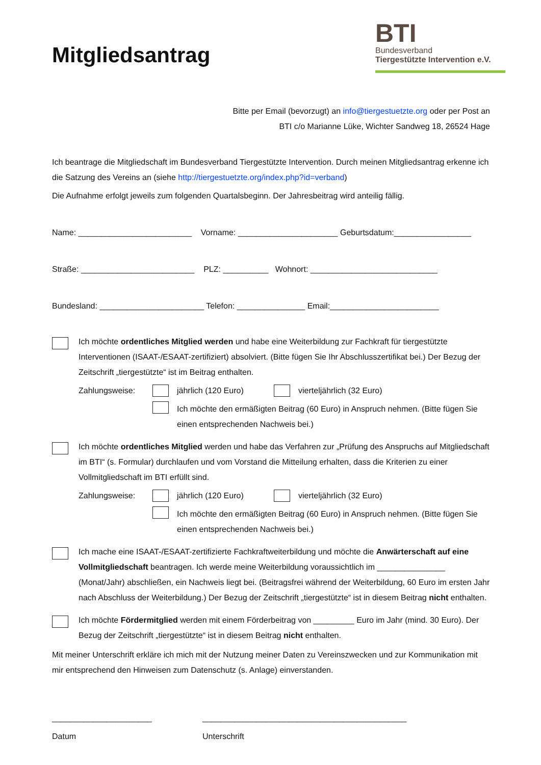Mitgliedsantrag
BTI
Bundesverband
Tiergestützte Intervention e.V.
Bitte per Email (bevorzugt) an info@tiergestuetzte.org oder per Post an
BTI c/o Marianne Lüke, Wichter Sandweg 18, 26524 Hage
Ich beantrage die Mitgliedschaft im Bundesverband Tiergestützte Intervention. Durch meinen Mitgliedsantrag erkenne ich die Satzung des Vereins an (siehe http://tiergestuetzte.org/index.php?id=verband)
Die Aufnahme erfolgt jeweils zum folgenden Quartalsbeginn. Der Jahresbeitrag wird anteilig fällig.
Name: _________________________ Vorname: ______________________ Geburtsdatum:_________________
Straße: _________________________ PLZ: __________ Wohnort: ____________________________
Bundesland: _______________________ Telefon: _______________ Email:________________________
Ich möchte ordentliches Mitglied werden und habe eine Weiterbildung zur Fachkraft für tiergestützte Interventionen (ISAAT-/ESAAT-zertifiziert) absolviert. (Bitte fügen Sie Ihr Abschlusszertifikat bei.) Der Bezug der Zeitschrift „tiergestützte“ ist im Beitrag enthalten.
Zahlungsweise: jährlich (120 Euro) vierteljährlich (32 Euro)
Ich möchte den ermäßigten Beitrag (60 Euro) in Anspruch nehmen. (Bitte fügen Sie einen entsprechenden Nachweis bei.)
Ich möchte ordentliches Mitglied werden und habe das Verfahren zur „Prüfung des Anspruchs auf Mitgliedschaft im BTI“ (s. Formular) durchlaufen und vom Vorstand die Mitteilung erhalten, dass die Kriterien zu einer Vollmitgliedschaft im BTI erfüllt sind.
Zahlungsweise: jährlich (120 Euro) vierteljährlich (32 Euro)
Ich möchte den ermäßigten Beitrag (60 Euro) in Anspruch nehmen. (Bitte fügen Sie einen entsprechenden Nachweis bei.)
Ich mache eine ISAAT-/ESAAT-zertifizierte Fachkraftweiterbildung und möchte die Anwärterschaft auf eine Vollmitgliedschaft beantragen. Ich werde meine Weiterbildung voraussichtlich im _______________ (Monat/Jahr) abschließen, ein Nachweis liegt bei. (Beitragsfrei während der Weiterbildung, 60 Euro im ersten Jahr nach Abschluss der Weiterbildung.) Der Bezug der Zeitschrift „tiergestützte“ ist in diesem Beitrag nicht enthalten.
Ich möchte Fördermitglied werden mit einem Förderbeitrag von _________ Euro im Jahr (mind. 30 Euro). Der Bezug der Zeitschrift „tiergestützte“ ist in diesem Beitrag nicht enthalten.
Mit meiner Unterschrift erkläre ich mich mit der Nutzung meiner Daten zu Vereinszwecken und zur Kommunikation mit mir entsprechend den Hinweisen zum Datenschutz (s. Anlage) einverstanden.
______________________
Datum
_____________________________________________
Unterschrift